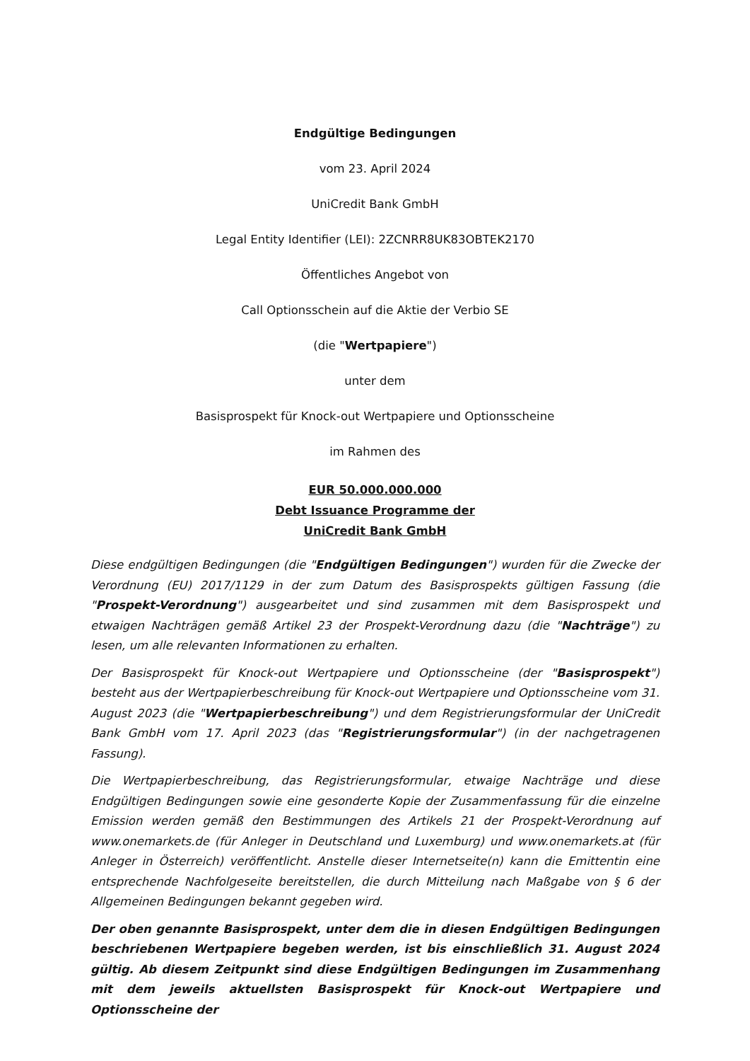Endgültige Bedingungen
vom 23. April 2024
UniCredit Bank GmbH
Legal Entity Identifier (LEI): 2ZCNRR8UK83OBTEK2170
Öffentliches Angebot von
Call Optionsschein auf die Aktie der Verbio SE
(die "Wertpapiere")
unter dem
Basisprospekt für Knock-out Wertpapiere und Optionsscheine
im Rahmen des
EUR 50.000.000.000
Debt Issuance Programme der
UniCredit Bank GmbH
Diese endgültigen Bedingungen (die "Endgültigen Bedingungen") wurden für die Zwecke der Verordnung (EU) 2017/1129 in der zum Datum des Basisprospekts gültigen Fassung (die "Prospekt-Verordnung") ausgearbeitet und sind zusammen mit dem Basisprospekt und etwaigen Nachträgen gemäß Artikel 23 der Prospekt-Verordnung dazu (die "Nachträge") zu lesen, um alle relevanten Informationen zu erhalten.
Der Basisprospekt für Knock-out Wertpapiere und Optionsscheine (der "Basisprospekt") besteht aus der Wertpapierbeschreibung für Knock-out Wertpapiere und Optionsscheine vom 31. August 2023 (die "Wertpapierbeschreibung") und dem Registrierungsformular der UniCredit Bank GmbH vom 17. April 2023 (das "Registrierungsformular") (in der nachgetragenen Fassung).
Die Wertpapierbeschreibung, das Registrierungsformular, etwaige Nachträge und diese Endgültigen Bedingungen sowie eine gesonderte Kopie der Zusammenfassung für die einzelne Emission werden gemäß den Bestimmungen des Artikels 21 der Prospekt-Verordnung auf www.onemarkets.de (für Anleger in Deutschland und Luxemburg) und www.onemarkets.at (für Anleger in Österreich) veröffentlicht. Anstelle dieser Internetseite(n) kann die Emittentin eine entsprechende Nachfolgeseite bereitstellen, die durch Mitteilung nach Maßgabe von § 6 der Allgemeinen Bedingungen bekannt gegeben wird.
Der oben genannte Basisprospekt, unter dem die in diesen Endgültigen Bedingungen beschriebenen Wertpapiere begeben werden, ist bis einschließlich 31. August 2024 gültig. Ab diesem Zeitpunkt sind diese Endgültigen Bedingungen im Zusammenhang mit dem jeweils aktuellsten Basisprospekt für Knock-out Wertpapiere und Optionsscheine der